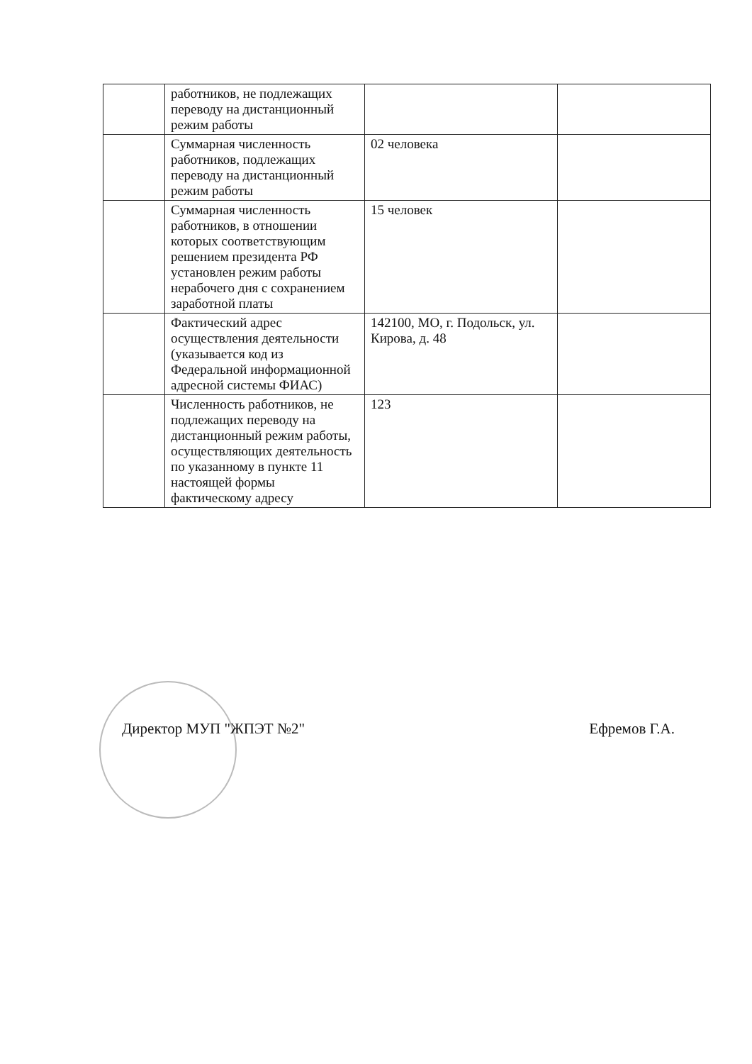| | работников, не подлежащих переводу на дистанционный режим работы | | |
| | Суммарная численность работников, подлежащих переводу на дистанционный режим работы | 02 человека | |
| | Суммарная численность работников, в отношении которых соответствующим решением президента РФ установлен режим работы нерабочего дня с сохранением заработной платы | 15 человек | |
| | Фактический адрес осуществления деятельности (указывается код из Федеральной информационной адресной системы ФИАС) | 142100, МО, г. Подольск, ул. Кирова, д. 48 | |
| | Численность работников, не подлежащих переводу на дистанционный режим работы, осуществляющих деятельность по указанному в пункте 11 настоящей формы фактическому адресу | 123 | |
Директор МУП "ЖПЭТ №2" Ефремов Г.А.